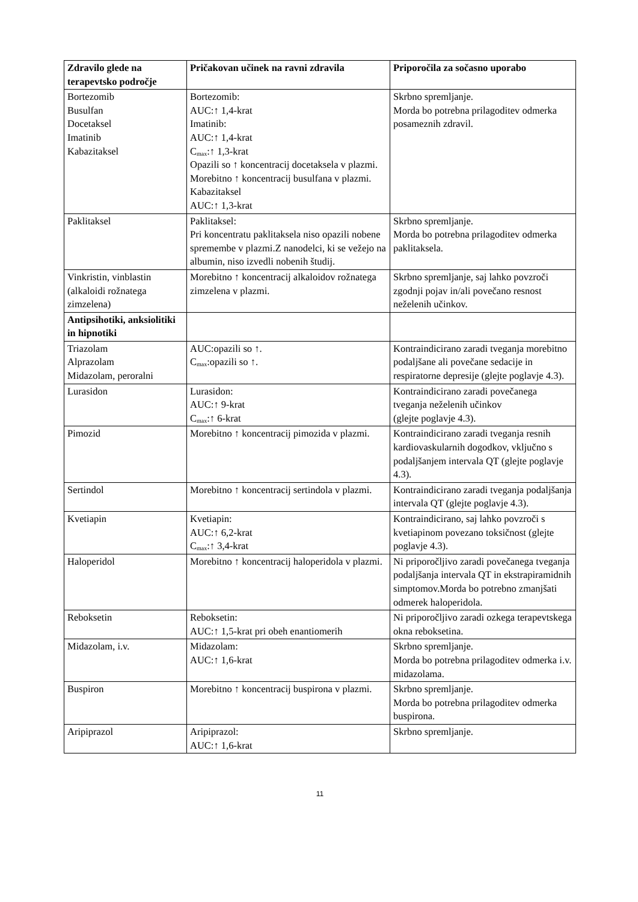| Zdravilo glede na terapevtsko področje | Pričakovan učinek na ravni zdravila | Priporočila za sočasno uporabo |
| --- | --- | --- |
| Bortezomib Busulfan Docetaksel Imatinib Kabazitaksel | Bortezomib: AUC:↑ 1,4-krat Imatinib: AUC:↑ 1,4-krat C<sub>max</sub>:↑ 1,3-krat Opazili so ↑ koncentracij docetaksela v plazmi. Morebitno ↑ koncentracij busulfana v plazmi. Kabazitaksel AUC:↑ 1,3-krat | Skrbno spremljanje. Morda bo potrebna prilagoditev odmerka posameznih zdravil. |
| Paklitaksel | Paklitaksel: Pri koncentratu paklitaksela niso opazili nobene spremembe v plazmi.Z nanodelci, ki se vežejo na albumin, niso izvedli nobenih študij. | Skrbno spremljanje. Morda bo potrebna prilagoditev odmerka paklitaksela. |
| Vinkristin, vinblastin (alkaloidi rožnatega zimzelena) | Morebitno ↑ koncentracij alkaloidov rožnatega zimzelena v plazmi. | Skrbno spremljanje, saj lahko povzroči zgodnji pojav in/ali povečano resnost neželenih učinkov. |
| Antipsihotiki, anksiolitiki in hipnotiki | | |
| Triazolam Alprazolam Midazolam, peroralni | AUC:opazili so ↑. C<sub>max</sub>:opazili so ↑. | Kontraindicirano zaradi tveganja morebitno podaljšane ali povečane sedacije in respiratorne depresije (glejte poglavje 4.3). |
| Lurasidon | Lurasidon: AUC:↑ 9-krat C<sub>max</sub>:↑ 6-krat | Kontraindicirano zaradi povečanega tveganja neželenih učinkov (glejte poglavje 4.3). |
| Pimozid | Morebitno ↑ koncentracij pimozida v plazmi. | Kontraindicirano zaradi tveganja resnih kardiovaskularnih dogodkov, vključno s podaljšanjem intervala QT (glejte poglavje 4.3). |
| Sertindol | Morebitno ↑ koncentracij sertindola v plazmi. | Kontraindicirano zaradi tveganja podaljšanja intervala QT (glejte poglavje 4.3). |
| Kvetiapin | Kvetiapin: AUC:↑ 6,2-krat C<sub>max</sub>:↑ 3,4-krat | Kontraindicirano, saj lahko povzroči s kvetiapinom povezano toksičnost (glejte poglavje 4.3). |
| Haloperidol | Morebitno ↑ koncentracij haloperidola v plazmi. | Ni priporočljivo zaradi povečanega tveganja podaljšanja intervala QT in ekstrapiramidnih simptomov.Morda bo potrebno zmanjšati odmerek haloperidola. |
| Reboksetin | Reboksetin: AUC:↑ 1,5-krat pri obeh enantiomerih | Ni priporočljivo zaradi ozkega terapevtskega okna reboksetina. |
| Midazolam, i.v. | Midazolam: AUC:↑ 1,6-krat | Skrbno spremljanje. Morda bo potrebna prilagoditev odmerka i.v. midazolama. |
| Buspiron | Morebitno ↑ koncentracij buspirona v plazmi. | Skrbno spremljanje. Morda bo potrebna prilagoditev odmerka buspirona. |
| Aripiprazol | Aripiprazol: AUC:↑ 1,6-krat | Skrbno spremljanje. |
11